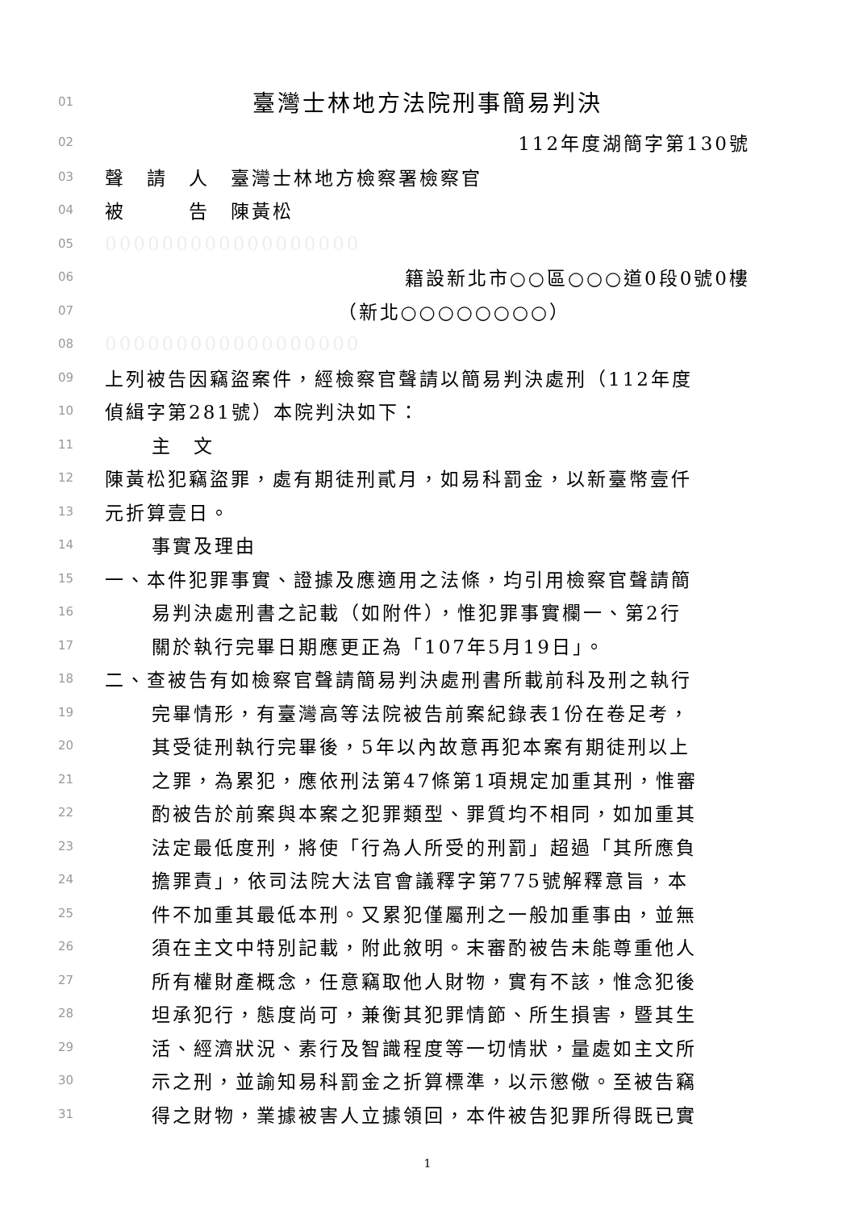01 臺灣士林地方法院刑事簡易判決
02 112年度湖簡字第130號
03 聲　請　人　臺灣士林地方檢察署檢察官
04 被　　　告　陳黃松
05 000000000000000000
06 籍設新北市○○區○○○道0段0號0樓
07 （新北○○○○○○○○）
08 000000000000000000
09 上列被告因竊盜案件，經檢察官聲請以簡易判決處刑（112年度
10 偵緝字第281號）本院判決如下：
11 主　文
12 陳黃松犯竊盜罪，處有期徒刑貳月，如易科罰金，以新臺幣壹仟
13 元折算壹日。
14 事實及理由
15 一、本件犯罪事實、證據及應適用之法條，均引用檢察官聲請簡
16 易判決處刑書之記載（如附件），惟犯罪事實欄一、第2行
17 關於執行完畢日期應更正為「107年5月19日」。
18 二、查被告有如檢察官聲請簡易判決處刑書所載前科及刑之執行
19 完畢情形，有臺灣高等法院被告前案紀錄表1份在卷足考，
20 其受徒刑執行完畢後，5年以內故意再犯本案有期徒刑以上
21 之罪，為累犯，應依刑法第47條第1項規定加重其刑，惟審
22 酌被告於前案與本案之犯罪類型、罪質均不相同，如加重其
23 法定最低度刑，將使「行為人所受的刑罰」超過「其所應負
24 擔罪責」，依司法院大法官會議釋字第775號解釋意旨，本
25 件不加重其最低本刑。又累犯僅屬刑之一般加重事由，並無
26 須在主文中特別記載，附此敘明。末審酌被告未能尊重他人
27 所有權財產概念，任意竊取他人財物，實有不該，惟念犯後
28 坦承犯行，態度尚可，兼衡其犯罪情節、所生損害，暨其生
29 活、經濟狀況、素行及智識程度等一切情狀，量處如主文所
30 示之刑，並諭知易科罰金之折算標準，以示懲儆。至被告竊
31 得之財物，業據被害人立據領回，本件被告犯罪所得既已實
1